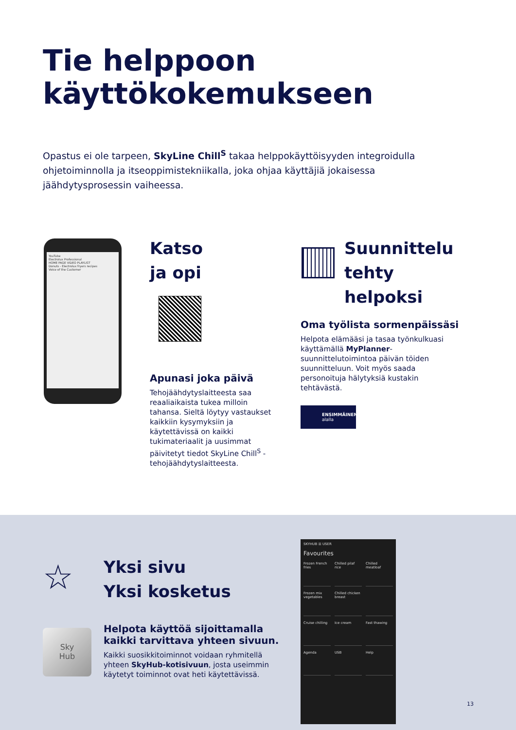Tie helppoon
käyttökokemukseen
Opastus ei ole tarpeen, SkyLine Chill<sup>S</sup> takaa helppokäyttöisyyden integroidulla ohjetoiminnolla ja itseoppimistekniikalla, joka ohjaa käyttäjiä jokaisessa jäähdytysprosessin vaiheessa.
YouTube
Electrolux Professional
HOME PAGE VIDEO PLAYLIST
Donuts - Electrolux fryers recipes
Voice of the Customer
Katso
ja opi
Apunasi joka päivä
Tehojäähdytyslaitteesta saa reaaliaikaista tukea milloin tahansa. Sieltä löytyy vastaukset kaikkiin kysymyksiin ja käytettävissä on kaikki tukimateriaalit ja uusimmat päivitetyt tiedot SkyLine Chill<sup>S</sup> -tehojäähdytyslaitteesta.
Suunnittelu
tehty helpoksi
Oma työlista sormenpäissäsi
Helpota elämääsi ja tasaa työnkulkuasi käyttämällä MyPlanner-suunnittelutoimintoa päivän töiden suunnitteluun. Voit myös saada personoituja hälytyksiä kustakin tehtävästä.
ENSIMMÄINEN
alalla
☆
Yksi sivu
Yksi kosketus
Helpota käyttöä sijoittamalla kaikki tarvittava yhteen sivuun.
Kaikki suosikkitoiminnot voidaan ryhmitellä yhteen SkyHub-kotisivuun, josta useimmin käytetyt toiminnot ovat heti käytettävissä.
Sky
Hub
SKYHUB ☰ USER
Favourites
Frozen French fries
Chilled pilaf rice
Chilled meatloaf
Frozen mix vegetables
Chilled chicken breast
Cruise chilling
Ice cream
Fast thawing
Agenda
USB
Help
13